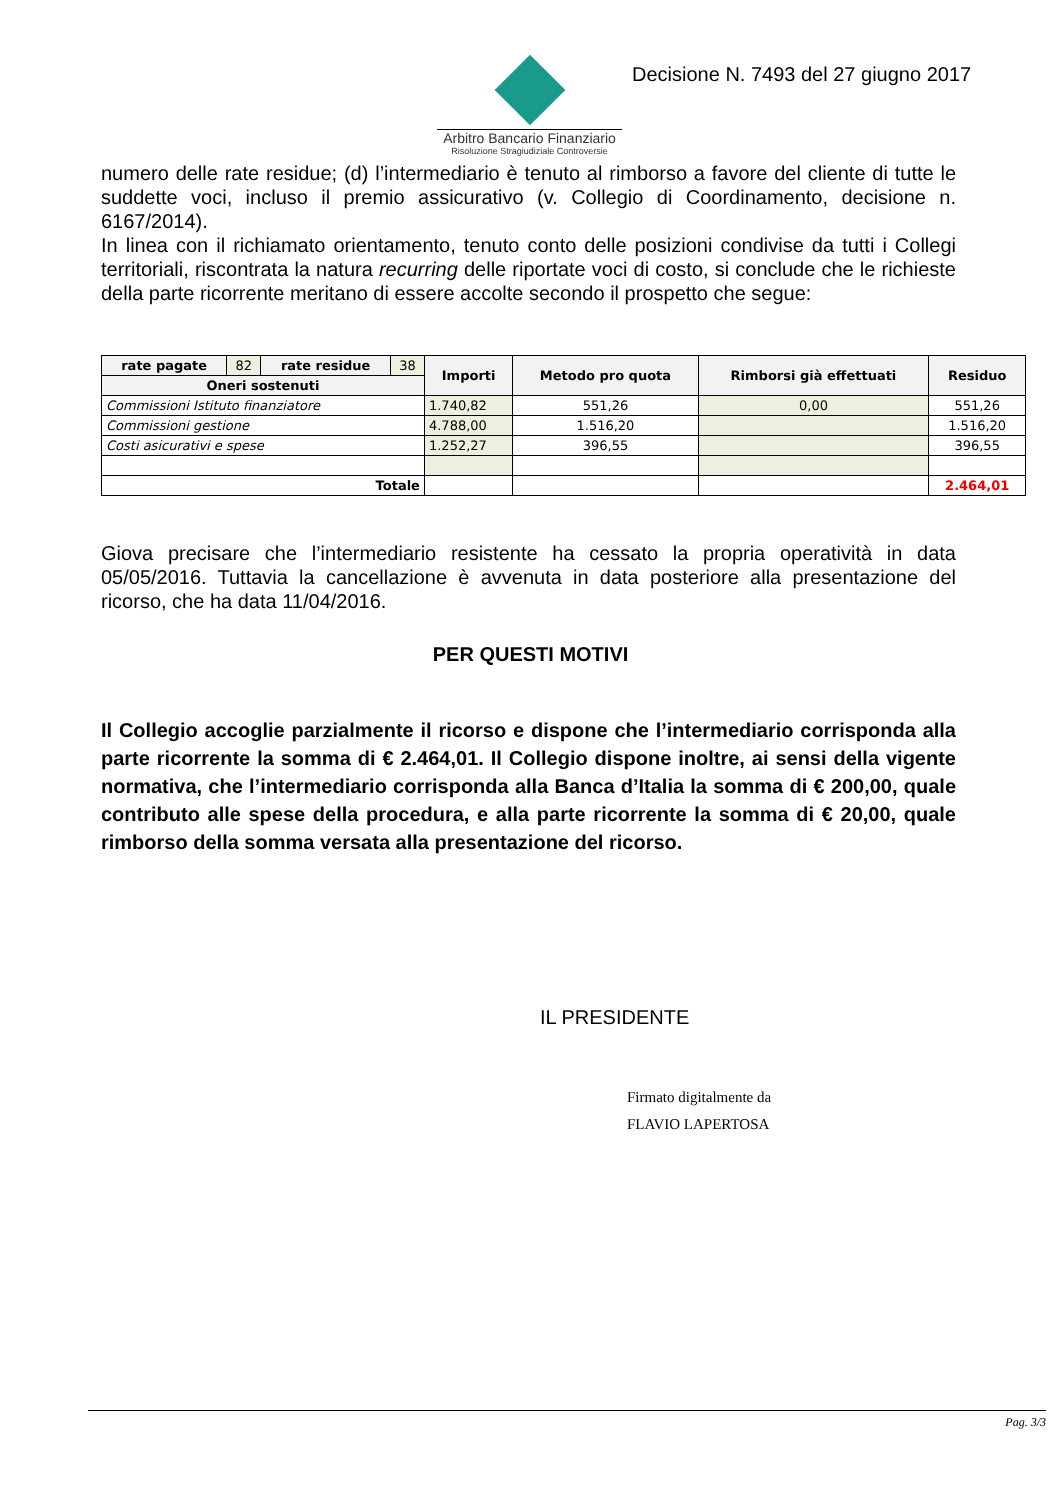Arbitro Bancario Finanziario
Risoluzione Stragiudiziale Controversie
Decisione N. 7493 del 27 giugno 2017
numero delle rate residue; (d) l’intermediario è tenuto al rimborso a favore del cliente di tutte le suddette voci, incluso il premio assicurativo (v. Collegio di Coordinamento, decisione n. 6167/2014).
In linea con il richiamato orientamento, tenuto conto delle posizioni condivise da tutti i Collegi territoriali, riscontrata la natura recurring delle riportate voci di costo, si conclude che le richieste della parte ricorrente meritano di essere accolte secondo il prospetto che segue:
| rate pagate | 82 | rate residue | 38 | Importi | Metodo pro quota | Rimborsi già effettuati | Residuo |
| Oneri sostenuti | | | | | | | |
| Commissioni Istituto finanziatore | | | | 1.740,82 | 551,26 | 0,00 | 551,26 |
| Commissioni gestione | | | | 4.788,00 | 1.516,20 | | 1.516,20 |
| Costi asicurativi e spese | | | | 1.252,27 | 396,55 | | 396,55 |
| Totale | | | | | | | 2.464,01 |
Giova precisare che l’intermediario resistente ha cessato la propria operatività in data 05/05/2016. Tuttavia la cancellazione è avvenuta in data posteriore alla presentazione del ricorso, che ha data 11/04/2016.
PER QUESTI MOTIVI
Il Collegio accoglie parzialmente il ricorso e dispone che l’intermediario corrisponda alla parte ricorrente la somma di € 2.464,01. Il Collegio dispone inoltre, ai sensi della vigente normativa, che l’intermediario corrisponda alla Banca d’Italia la somma di € 200,00, quale contributo alle spese della procedura, e alla parte ricorrente la somma di € 20,00, quale rimborso della somma versata alla presentazione del ricorso.
IL PRESIDENTE
Firmato digitalmente da
FLAVIO LAPERTOSA
Pag. 3/3